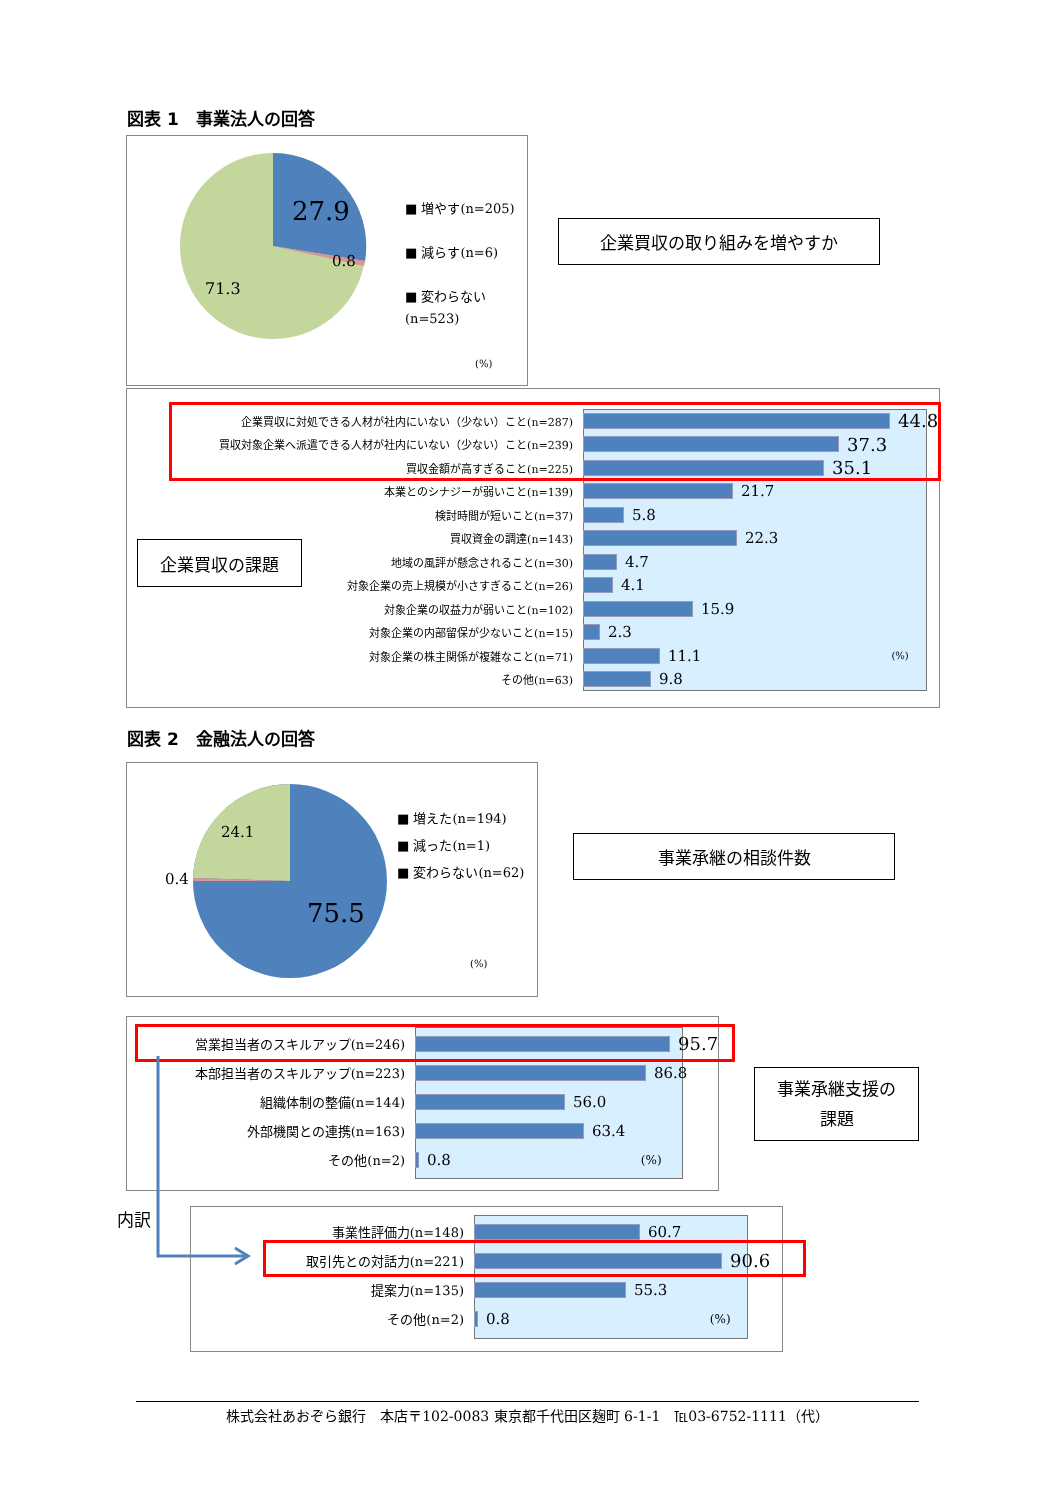図表 1　事業法人の回答
27.9
0.8
71.3
■ 増やす(n=205)
■ 減らす(n=6)
■ 変わらない
(n=523)
(%)
企業買収の取り組みを増やすか
企業買収の課題
企業買収に対処できる人材が社内にいない（少ない）こと(n=287) 44.8
買収対象企業へ派遣できる人材が社内にいない（少ない）こと(n=239) 37.3
買収金額が高すぎること(n=225) 35.1
本業とのシナジーが弱いこと(n=139) 21.7
検討時間が短いこと(n=37) 5.8
買収資金の調達(n=143) 22.3
地域の風評が懸念されること(n=30) 4.7
対象企業の売上規模が小さすぎること(n=26) 4.1
対象企業の収益力が弱いこと(n=102) 15.9
対象企業の内部留保が少ないこと(n=15) 2.3
対象企業の株主関係が複雑なこと(n=71) 11.1 (%)
その他(n=63) 9.8
図表 2　金融法人の回答
24.1
0.4
75.5
■ 増えた(n=194)
■ 減った(n=1)
■ 変わらない(n=62)
(%)
事業承継の相談件数
営業担当者のスキルアップ(n=246) 95.7
本部担当者のスキルアップ(n=223) 86.8
組織体制の整備(n=144) 56.0
外部機関との連携(n=163) 63.4
その他(n=2) 0.8 (%)
事業承継支援の
課題
内訳
事業性評価力(n=148) 60.7
取引先との対話力(n=221) 90.6
提案力(n=135) 55.3
その他(n=2) 0.8 (%)
株式会社あおぞら銀行　本店〒102-0083 東京都千代田区麹町 6-1-1　℡03-6752-1111（代）